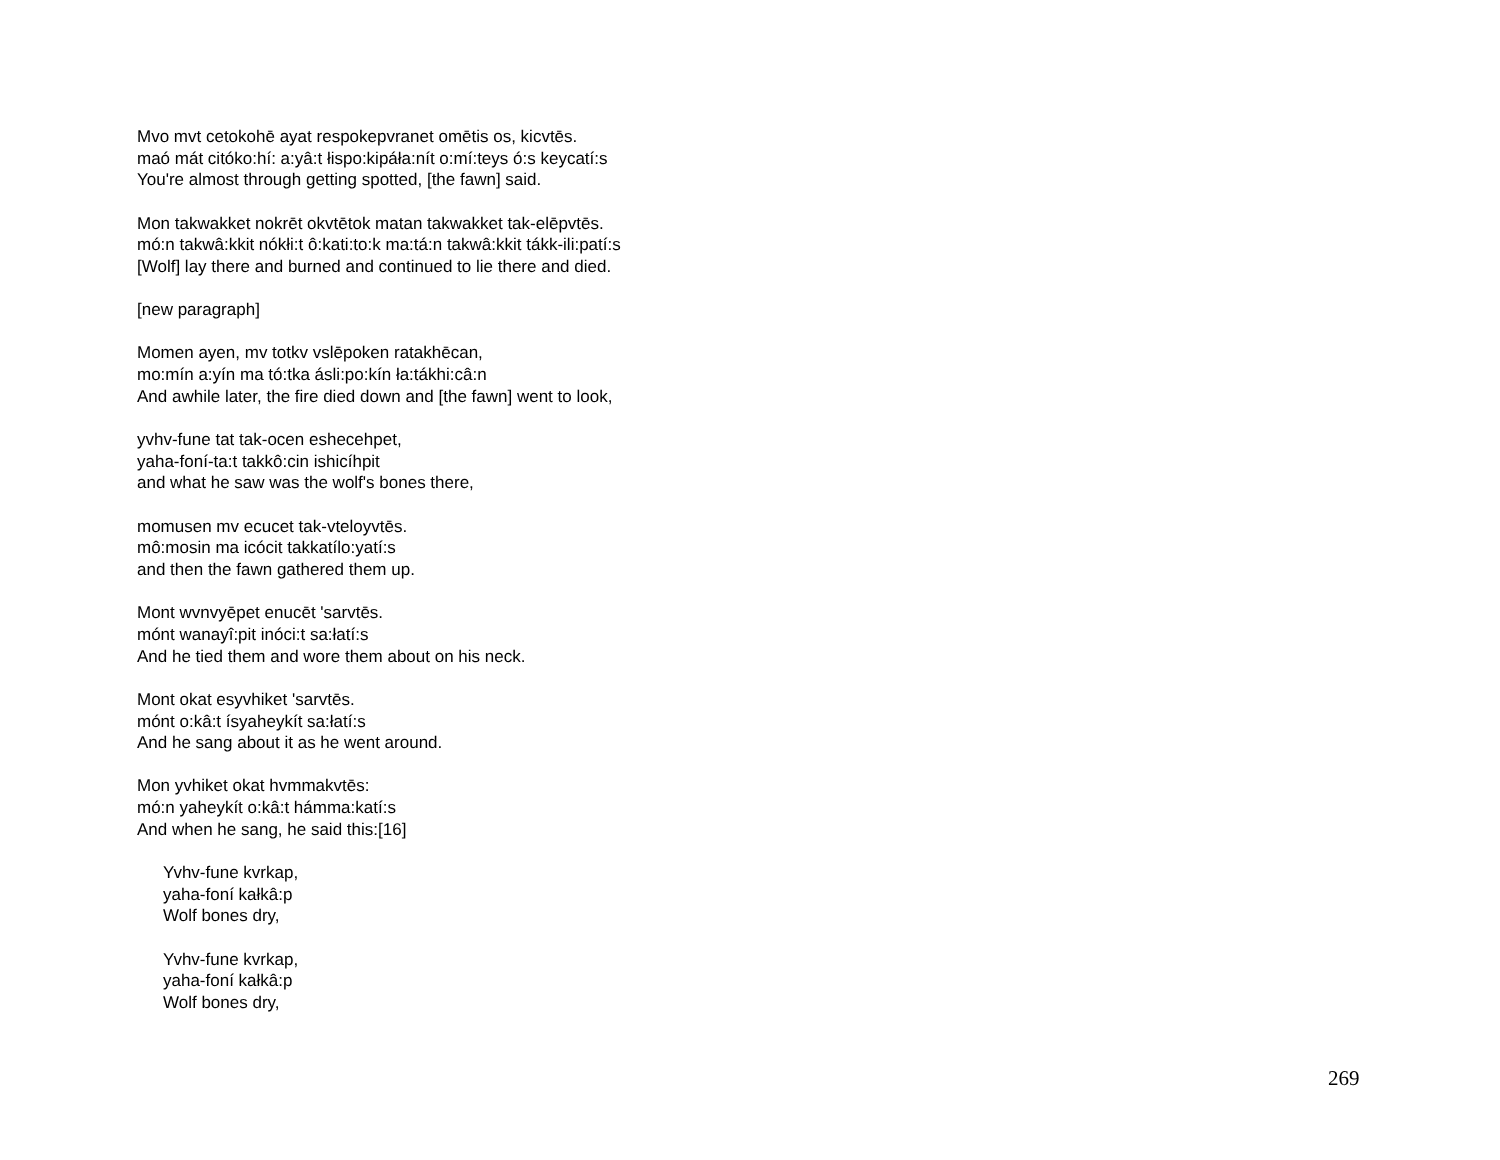Mvo mvt cetokohē ayat respokepvranet omētis os, kicvtēs.
maó mát citóko:hí: a:yâ:t łispo:kipáła:nít o:mí:teys ó:s keycatí:s
You're almost through getting spotted, [the fawn] said.
Mon takwakket nokrēt okvtētok matan takwakket tak-elēpvtēs.
mó:n takwâ:kkit nókłi:t ô:kati:to:k ma:tá:n takwâ:kkit tákk-ili:patí:s
[Wolf] lay there and burned and continued to lie there and died.
[new paragraph]
Momen ayen, mv totkv vslēpoken ratakhēcan,
mo:mín a:yín ma tó:tka ásli:po:kín ła:tákhi:câ:n
And awhile later, the fire died down and [the fawn] went to look,
yvhv-fune tat tak-ocen eshecehpet,
yaha-foní-ta:t takkô:cin ishicíhpit
and what he saw was the wolf's bones there,
momusen mv ecucet tak-vteloyvtēs.
mô:mosin ma icócit takkatílo:yatí:s
and then the fawn gathered them up.
Mont wvnvyēpet enucēt 'sarvtēs.
mónt wanayî:pit inóci:t sa:łatí:s
And he tied them and wore them about on his neck.
Mont okat esyvhiket 'sarvtēs.
mónt o:kâ:t ísyaheykít sa:łatí:s
And he sang about it as he went around.
Mon yvhiket okat hvmmakvtēs:
mó:n yaheykít o:kâ:t hámma:katí:s
And when he sang, he said this:[16]
Yvhv-fune kvrkap,
yaha-foní kałkâ:p
Wolf bones dry,
Yvhv-fune kvrkap,
yaha-foní kałkâ:p
Wolf bones dry,
269